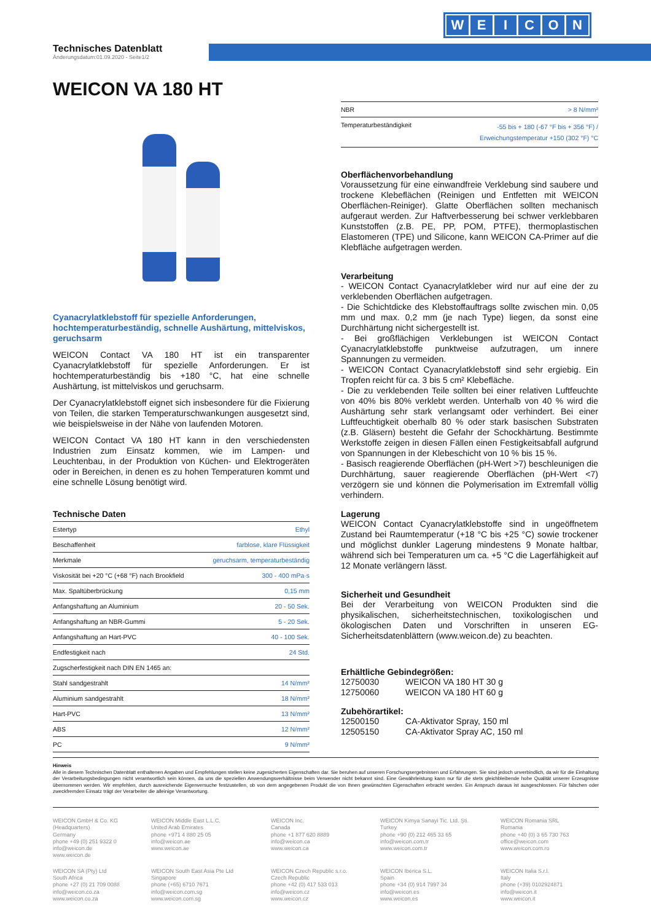WEICON
Technisches Datenblatt
Änderungsdatum:01.09.2020 - Seite1/2
WEICON VA 180 HT
Cyanacrylatklebstoff für spezielle Anforderungen, hochtemperaturbeständig, schnelle Aushärtung, mittelviskos, geruchsarm
WEICON Contact VA 180 HT ist ein transparenter Cyanacrylatklebstoff für spezielle Anforderungen. Er ist hochtemperaturbeständig bis +180 °C, hat eine schnelle Aushärtung, ist mittelviskos und geruchsarm.
Der Cyanacrylatklebstoff eignet sich insbesondere für die Fixierung von Teilen, die starken Temperaturschwankungen ausgesetzt sind, wie beispielsweise in der Nähe von laufenden Motoren.
WEICON Contact VA 180 HT kann in den verschiedensten Industrien zum Einsatz kommen, wie im Lampen- und Leuchtenbau, in der Produktion von Küchen- und Elektrogeräten oder in Bereichen, in denen es zu hohen Temperaturen kommt und eine schnelle Lösung benötigt wird.
Technische Daten
| Estertyp | Ethyl |
| Beschaffenheit | farblose, klare Flüssigkeit |
| Merkmale | geruchsarm, temperaturbeständig |
| Viskosität bei +20 °C (+68 °F) nach Brookfield | 300 - 400 mPa·s |
| Max. Spaltüberbrückung | 0,15 mm |
| Anfangshaftung an Aluminium | 20 - 50 Sek. |
| Anfangshaftung an NBR-Gummi | 5 - 20 Sek. |
| Anfangshaftung an Hart-PVC | 40 - 100 Sek. |
| Endfestigkeit nach | 24 Std. |
| Zugscherfestigkeit nach DIN EN 1465 an: | |
| Stahl sandgestrahlt | 14 N/mm² |
| Aluminium sandgestrahlt | 18 N/mm² |
| Hart-PVC | 13 N/mm² |
| ABS | 12 N/mm² |
| PC | 9 N/mm² |
| NBR | > 8 N/mm² |
| Temperaturbeständigkeit | -55 bis + 180 (-67 °F bis + 356 °F) / Erweichungstemperatur +150 (302 °F) °C |
Oberflächenvorbehandlung
Voraussetzung für eine einwandfreie Verklebung sind saubere und trockene Klebeflächen (Reinigen und Entfetten mit WEICON Oberflächen-Reiniger). Glatte Oberflächen sollten mechanisch aufgeraut werden. Zur Haftverbesserung bei schwer verklebbaren Kunststoffen (z.B. PE, PP, POM, PTFE), thermoplastischen Elastomeren (TPE) und Silicone, kann WEICON CA-Primer auf die Klebfläche aufgetragen werden.
Verarbeitung
- WEICON Contact Cyanacrylatkleber wird nur auf eine der zu verklebenden Oberflächen aufgetragen.
- Die Schichtdicke des Klebstoffauftrags sollte zwischen min. 0,05 mm und max. 0,2 mm (je nach Type) liegen, da sonst eine Durchhärtung nicht sichergestellt ist.
- Bei großflächigen Verklebungen ist WEICON Contact Cyanacrylatklebstoffe punktweise aufzutragen, um innere Spannungen zu vermeiden.
- WEICON Contact Cyanacrylatklebstoff sind sehr ergiebig. Ein Tropfen reicht für ca. 3 bis 5 cm² Klebefläche.
- Die zu verklebenden Teile sollten bei einer relativen Luftfeuchte von 40% bis 80% verklebt werden. Unterhalb von 40 % wird die Aushärtung sehr stark verlangsamt oder verhindert. Bei einer Luftfeuchtigkeit oberhalb 80 % oder stark basischen Substraten (z.B. Gläsern) besteht die Gefahr der Schockhärtung. Bestimmte Werkstoffe zeigen in diesen Fällen einen Festigkeitsabfall aufgrund von Spannungen in der Klebeschicht von 10 % bis 15 %.
- Basisch reagierende Oberflächen (pH-Wert >7) beschleunigen die Durchhärtung, sauer reagierende Oberflächen (pH-Wert <7) verzögern sie und können die Polymerisation im Extremfall völlig verhindern.
Lagerung
WEICON Contact Cyanacrylatklebstoffe sind in ungeöffnetem Zustand bei Raumtemperatur (+18 °C bis +25 °C) sowie trockener und möglichst dunkler Lagerung mindestens 9 Monate haltbar, während sich bei Temperaturen um ca. +5 °C die Lagerfähigkeit auf 12 Monate verlängern lässt.
Sicherheit und Gesundheit
Bei der Verarbeitung von WEICON Produkten sind die physikalischen, sicherheitstechnischen, toxikologischen und ökologischen Daten und Vorschriften in unseren EG-Sicherheitsdatenblättern (www.weicon.de) zu beachten.
Erhältliche Gebindegrößen:
12750030 WEICON VA 180 HT 30 g
12750060 WEICON VA 180 HT 60 g
Zubehörartikel:
12500150 CA-Aktivator Spray, 150 ml
12505150 CA-Aktivator Spray AC, 150 ml
Hinweis
Alle in diesem Technischen Datenblatt enthaltenen Angaben und Empfehlungen stellen keine zugesicherten Eigenschaften dar. Sie beruhen auf unseren Forschungsergebnissen und Erfahrungen. Sie sind jedoch unverbindlich, da wir für die Einhaltung der Verarbeitungsbedingungen nicht verantwortlich sein können, da uns die speziellen Anwendungsverhältnisse beim Verwender nicht bekannt sind. Eine Gewährleistung kann nur für die stets gleichbleibende hohe Qualität unserer Erzeugnisse übernommen werden. Wir empfehlen, durch ausreichende Eigenversuche festzustellen, ob von dem angegebenen Produkt die von Ihnen gewünschten Eigenschaften erbracht werden. Ein Anspruch daraus ist ausgeschlossen. Für falschen oder zweckfremden Einsatz trägt der Verarbeiter die alleinige Verantwortung.
WEICON GmbH & Co. KG
(Headquarters)
Germany
phone +49 (0) 251 9322 0
info@weicon.de
www.weicon.de
WEICON Middle East L.L.C.
United Arab Emirates
phone +971 4 880 25 05
info@weicon.ae
www.weicon.ae
WEICON Inc.
Canada
phone +1 877 620 8889
info@weicon.ca
www.weicon.ca
WEICON Kimya Sanayi Tic. Ltd. Şti.
Turkey
phone +90 (0) 212 465 33 65
info@weicon.com.tr
www.weicon.com.tr
WEICON Romania SRL
Romania
phone +40 (0) 3 65 730 763
office@weicon.com
www.weicon.com.ro
WEICON SA (Pty) Ltd
South Africa
phone +27 (0) 21 709 0088
info@weicon.co.za
www.weicon.co.za
WEICON South East Asia Pte Ltd
Singapore
phone (+65) 6710 7671
info@weicon.com.sg
www.weicon.com.sg
WEICON Czech Republic s.r.o.
Czech Republic
phone +42 (0) 417 533 013
info@weicon.cz
www.weicon.cz
WEICON Ibérica S.L.
Spain
phone +34 (0) 914 7997 34
info@weicon.es
www.weicon.es
WEICON Italia S.r.l.
Italy
phone (+39) 0102924871
info@weicon.it
www.weicon.it